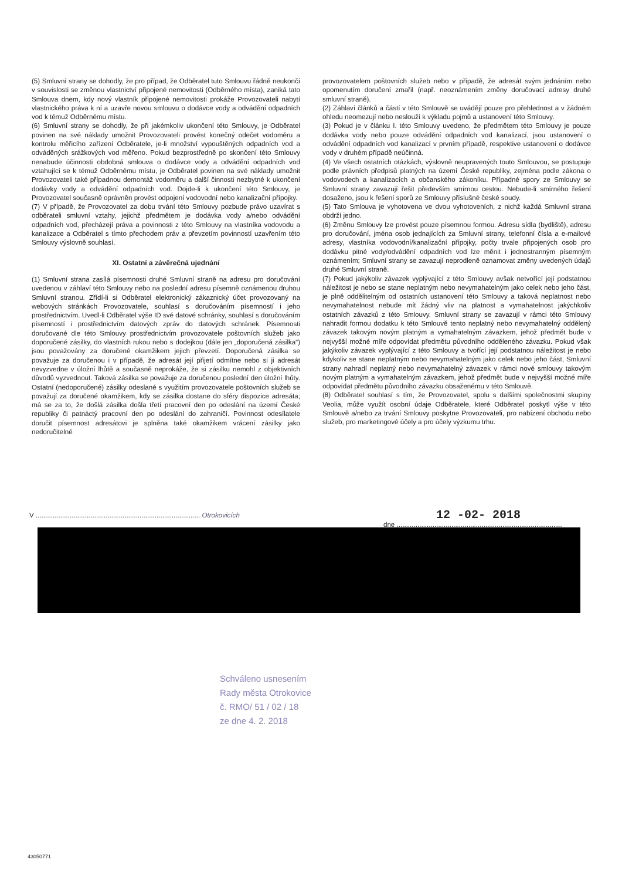(5) Smluvní strany se dohodly, že pro případ, že Odběratel tuto Smlouvu řádně neukončí v souvislosti se změnou vlastnictví připojené nemovitosti (Odběrného místa), zaniká tato Smlouva dnem, kdy nový vlastník připojené nemovitosti prokáže Provozovateli nabytí vlastnického práva k ní a uzavře novou smlouvu o dodávce vody a odvádění odpadních vod k témuž Odběrnému místu.
(6) Smluvní strany se dohodly, že při jakémkoliv ukončení této Smlouvy, je Odběratel povinen na své náklady umožnit Provozovateli provést konečný odečet vodoměru a kontrolu měřicího zařízení Odběratele, je-li množství vypouštěných odpadních vod a odváděných srážkových vod měřeno. Pokud bezprostředně po skončení této Smlouvy nenabude účinnosti obdobná smlouva o dodávce vody a odvádění odpadních vod vztahující se k témuž Odběrnému místu, je Odběratel povinen na své náklady umožnit Provozovateli také případnou demontáž vodoměru a další činnosti nezbytné k ukončení dodávky vody a odvádění odpadních vod. Dojde-li k ukončení této Smlouvy, je Provozovatel současně oprávněn provést odpojení vodovodní nebo kanalizační přípojky.
(7) V případě, že Provozovatel za dobu trvání této Smlouvy pozbude právo uzavírat s odběrateli smluvní vztahy, jejichž předmětem je dodávka vody a/nebo odvádění odpadních vod, přecházejí práva a povinnosti z této Smlouvy na vlastníka vodovodu a kanalizace a Odběratel s tímto přechodem práv a převzetím povinností uzavřením této Smlouvy výslovně souhlasí.
XI. Ostatní a závěrečná ujednání
(1) Smluvní strana zasílá písemnosti druhé Smluvní straně na adresu pro doručování uvedenou v záhlaví této Smlouvy nebo na poslední adresu písemně oznámenou druhou Smluvní stranou. Zřídí-li si Odběratel elektronický zákaznický účet provozovaný na webových stránkách Provozovatele, souhlasí s doručováním písemností i jeho prostřednictvím. Uvedl-li Odběratel výše ID své datové schránky, souhlasí s doručováním písemností i prostřednictvím datových zpráv do datových schránek. Písemnosti doručované dle této Smlouvy prostřednictvím provozovatele poštovních služeb jako doporučené zásilky, do vlastních rukou nebo s dodejkou (dále jen „doporučená zásilka“) jsou považovány za doručené okamžikem jejich převzetí. Doporučená zásilka se považuje za doručenou i v případě, že adresát její přijetí odmítne nebo si ji adresát nevyzvedne v úložní lhůtě a současně neprokáže, že si zásilku nemohl z objektivních důvodů vyzvednout. Taková zásilka se považuje za doručenou poslední den úložní lhůty. Ostatní (nedoporučené) zásilky odeslané s využitím provozovatele poštovních služeb se považují za doručené okamžikem, kdy se zásilka dostane do sféry dispozice adresáta; má se za to, že došlá zásilka došla třetí pracovní den po odeslání na území České republiky či patnáctý pracovní den po odeslání do zahraničí. Povinnost odesílatele doručit písemnost adresátovi je splněna také okamžikem vrácení zásilky jako nedoručitelné
provozovatelem poštovních služeb nebo v případě, že adresát svým jednáním nebo opomenutím doručení zmařil (např. neoznámením změny doručovací adresy druhé smluvní straně).
(2) Záhlaví článků a částí v této Smlouvě se uvádějí pouze pro přehlednost a v žádném ohledu neomezují nebo neslouží k výkladu pojmů a ustanovení této Smlouvy.
(3) Pokud je v článku I. této Smlouvy uvedeno, že předmětem této Smlouvy je pouze dodávka vody nebo pouze odvádění odpadních vod kanalizací, jsou ustanovení o odvádění odpadních vod kanalizací v prvním případě, respektive ustanovení o dodávce vody v druhém případě neúčinná.
(4) Ve všech ostatních otázkách, výslovně neupravených touto Smlouvou, se postupuje podle právních předpisů platných na území České republiky, zejména podle zákona o vodovodech a kanalizacích a občanského zákoníku. Případné spory ze Smlouvy se Smluvní strany zavazují řešit především smírnou cestou. Nebude-li smírného řešení dosaženo, jsou k řešení sporů ze Smlouvy příslušné české soudy.
(5) Tato Smlouva je vyhotovena ve dvou vyhotoveních, z nichž každá Smluvní strana obdrží jedno.
(6) Změnu Smlouvy lze provést pouze písemnou formou. Adresu sídla (bydliště), adresu pro doručování, jména osob jednajících za Smluvní strany, telefonní čísla a e-mailové adresy, vlastníka vodovodní/kanalizační přípojky, počty trvale připojených osob pro dodávku pitné vody/odvádění odpadních vod lze měnit i jednostranným písemným oznámením; Smluvní strany se zavazují neprodleně oznamovat změny uvedených údajů druhé Smluvní straně.
(7) Pokud jakýkoliv závazek vyplývající z této Smlouvy avšak netvořící její podstatnou náležitost je nebo se stane neplatným nebo nevymahatelným jako celek nebo jeho část, je plně oddělitelným od ostatních ustanovení této Smlouvy a taková neplatnost nebo nevymahatelnost nebude mít žádný vliv na platnost a vymahatelnost jakýchkoliv ostatních závazků z této Smlouvy. Smluvní strany se zavazují v rámci této Smlouvy nahradit formou dodatku k této Smlouvě tento neplatný nebo nevymahatelný oddělený závazek takovým novým platným a vymahatelným závazkem, jehož předmět bude v nejvyšší možné míře odpovídat předmětu původního odděleného závazku. Pokud však jakýkoliv závazek vyplývající z této Smlouvy a tvořící její podstatnou náležitost je nebo kdykoliv se stane neplatným nebo nevymahatelným jako celek nebo jeho část, Smluvní strany nahradí neplatný nebo nevymahatelný závazek v rámci nové smlouvy takovým novým platným a vymahatelným závazkem, jehož předmět bude v nejvyšší možné míře odpovídat předmětu původního závazku obsaženému v této Smlouvě.
(8) Odběratel souhlasí s tím, že Provozovatel, spolu s dalšími společnostmi skupiny Veolia, může využít osobní údaje Odběratele, které Odběratel poskytl výše v této Smlouvě a/nebo za trvání Smlouvy poskytne Provozovateli, pro nabízení obchodu nebo služeb, pro marketingové účely a pro účely výzkumu trhu.
V ....................................................................................... Otrokovicích
12 -02- 2018
dne ........................................................................................
Schváleno usnesením
Rady města Otrokovice
č. RMO/ 51 / 02 / 18
ze dne 4. 2. 2018
43050771